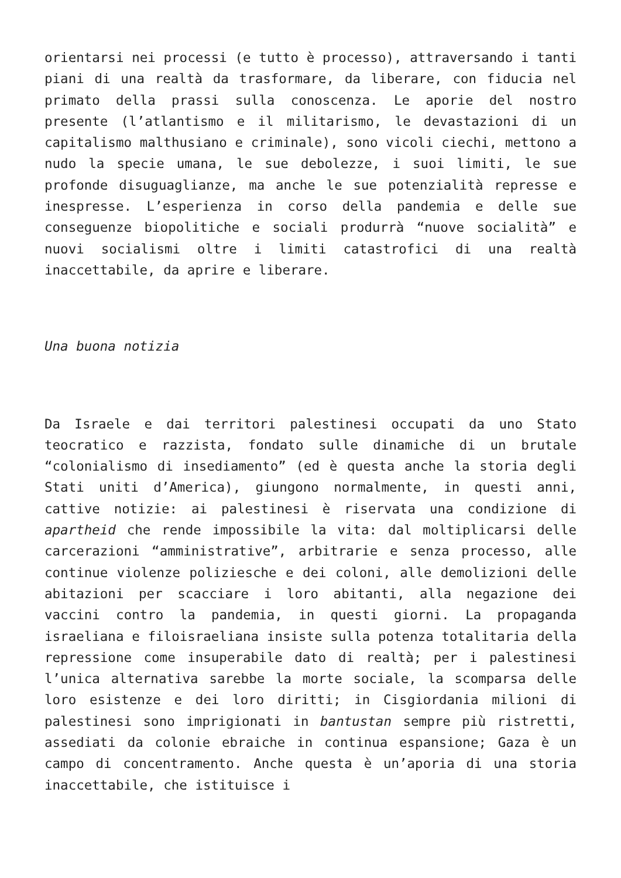orientarsi nei processi (e tutto è processo), attraversando i tanti piani di una realtà da trasformare, da liberare, con fiducia nel primato della prassi sulla conoscenza. Le aporie del nostro presente (l’atlantismo e il militarismo, le devastazioni di un capitalismo malthusiano e criminale), sono vicoli ciechi, mettono a nudo la specie umana, le sue debolezze, i suoi limiti, le sue profonde disuguaglianze, ma anche le sue potenzialità represse e inespresse. L’esperienza in corso della pandemia e delle sue conseguenze biopolitiche e sociali produrrà “nuove socialità” e nuovi socialismi oltre i limiti catastrofici di una realtà inaccettabile, da aprire e liberare.
Una buona notizia
Da Israele e dai territori palestinesi occupati da uno Stato teocratico e razzista, fondato sulle dinamiche di un brutale “colonialismo di insediamento” (ed è questa anche la storia degli Stati uniti d’America), giungono normalmente, in questi anni, cattive notizie: ai palestinesi è riservata una condizione di apartheid che rende impossibile la vita: dal moltiplicarsi delle carcerazioni “amministrative”, arbitrarie e senza processo, alle continue violenze poliziesche e dei coloni, alle demolizioni delle abitazioni per scacciare i loro abitanti, alla negazione dei vaccini contro la pandemia, in questi giorni. La propaganda israeliana e filoisraeliana insiste sulla potenza totalitaria della repressione come insuperabile dato di realtà; per i palestinesi l’unica alternativa sarebbe la morte sociale, la scomparsa delle loro esistenze e dei loro diritti; in Cisgiordania milioni di palestinesi sono imprigionati in bantustan sempre più ristretti, assediati da colonie ebraiche in continua espansione; Gaza è un campo di concentramento. Anche questa è un’aporia di una storia inaccettabile, che istituisce i